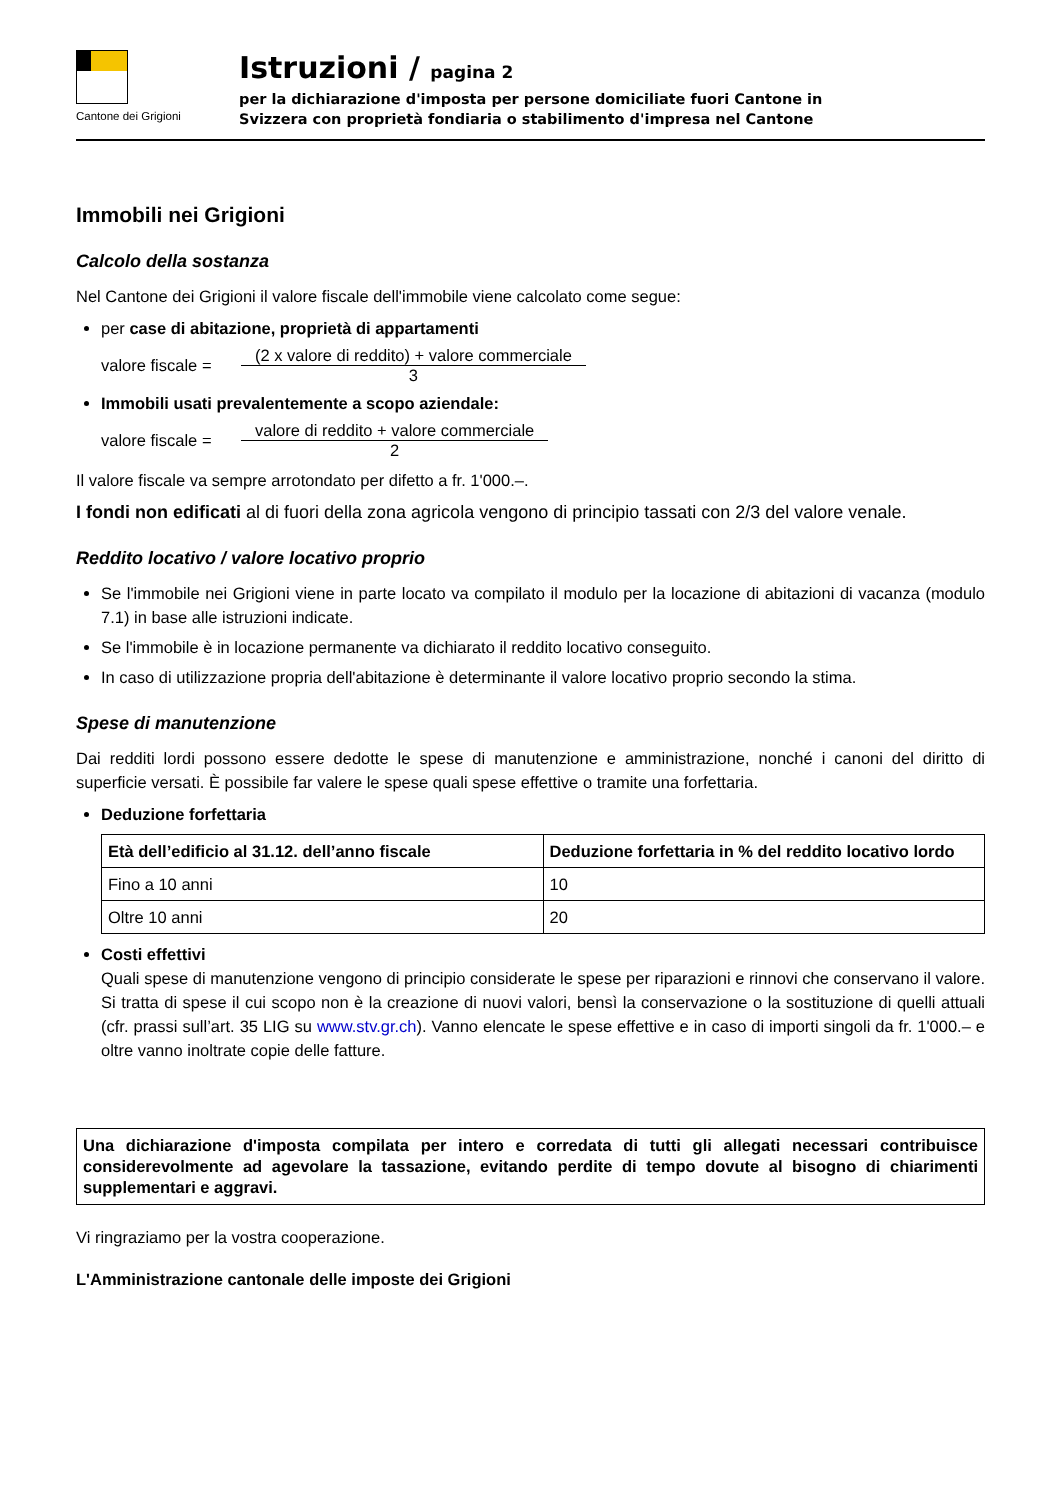Cantone dei Grigioni
Istruzioni / pagina 2
per la dichiarazione d'imposta per persone domiciliate fuori Cantone in
Svizzera con proprietà fondiaria o stabilimento d'impresa nel Cantone
Immobili nei Grigioni
Calcolo della sostanza
Nel Cantone dei Grigioni il valore fiscale dell'immobile viene calcolato come segue:
per case di abitazione, proprietà di appartamenti
valore fiscale =
(2 x valore di reddito) + valore commerciale
3
Immobili usati prevalentemente a scopo aziendale:
valore fiscale =
valore di reddito + valore commerciale
2
Il valore fiscale va sempre arrotondato per difetto a fr. 1'000.–.
I fondi non edificati al di fuori della zona agricola vengono di principio tassati con 2/3 del valore venale.
Reddito locativo / valore locativo proprio
Se l'immobile nei Grigioni viene in parte locato va compilato il modulo per la locazione di abitazioni di vacanza (modulo 7.1) in base alle istruzioni indicate.
Se l'immobile è in locazione permanente va dichiarato il reddito locativo conseguito.
In caso di utilizzazione propria dell'abitazione è determinante il valore locativo proprio secondo la stima.
Spese di manutenzione
Dai redditi lordi possono essere dedotte le spese di manutenzione e amministrazione, nonché i canoni del diritto di superficie versati. È possibile far valere le spese quali spese effettive o tramite una forfettaria.
Deduzione forfettaria
| Età dell’edificio al 31.12. dell’anno fiscale | Deduzione forfettaria in % del reddito locativo lordo |
| --- | --- |
| Fino a 10 anni | 10 |
| Oltre 10 anni | 20 |
Costi effettivi
Quali spese di manutenzione vengono di principio considerate le spese per riparazioni e rinnovi che conservano il valore. Si tratta di spese il cui scopo non è la creazione di nuovi valori, bensì la conservazione o la sostituzione di quelli attuali (cfr. prassi sull’art. 35 LIG su www.stv.gr.ch). Vanno elencate le spese effettive e in caso di importi singoli da fr. 1'000.– e oltre vanno inoltrate copie delle fatture.
Una dichiarazione d'imposta compilata per intero e corredata di tutti gli allegati necessari contribuisce considerevolmente ad agevolare la tassazione, evitando perdite di tempo dovute al bisogno di chiarimenti supplementari e aggravi.
Vi ringraziamo per la vostra cooperazione.
L'Amministrazione cantonale delle imposte dei Grigioni